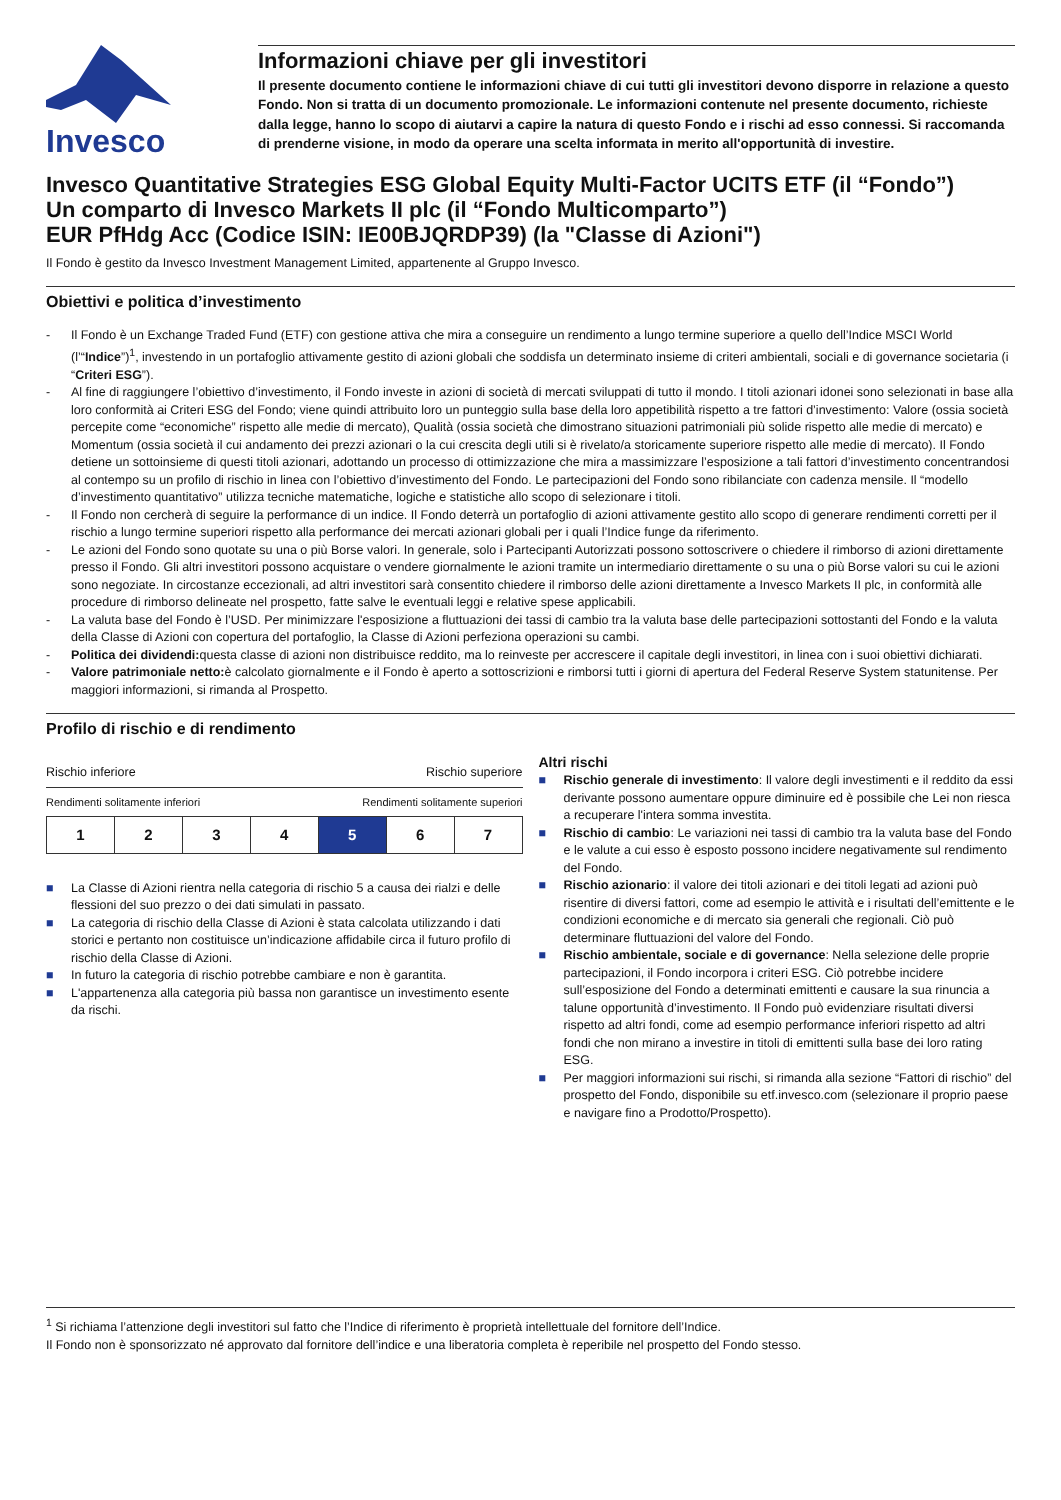Invesco
Informazioni chiave per gli investitori
Il presente documento contiene le informazioni chiave di cui tutti gli investitori devono disporre in relazione a questo Fondo. Non si tratta di un documento promozionale. Le informazioni contenute nel presente documento, richieste dalla legge, hanno lo scopo di aiutarvi a capire la natura di questo Fondo e i rischi ad esso connessi. Si raccomanda di prenderne visione, in modo da operare una scelta informata in merito all'opportunità di investire.
Invesco Quantitative Strategies ESG Global Equity Multi-Factor UCITS ETF (il “Fondo”)
Un comparto di Invesco Markets II plc (il “Fondo Multicomparto”)
EUR PfHdg Acc (Codice ISIN: IE00BJQRDP39) (la "Classe di Azioni")
Il Fondo è gestito da Invesco Investment Management Limited, appartenente al Gruppo Invesco.
Obiettivi e politica d’investimento
- Il Fondo è un Exchange Traded Fund (ETF) con gestione attiva che mira a conseguire un rendimento a lungo termine superiore a quello dell’Indice MSCI World (l’“Indice”)<sup>1</sup>, investendo in un portafoglio attivamente gestito di azioni globali che soddisfa un determinato insieme di criteri ambientali, sociali e di governance societaria (i “Criteri ESG”).
- Al fine di raggiungere l’obiettivo d’investimento, il Fondo investe in azioni di società di mercati sviluppati di tutto il mondo. I titoli azionari idonei sono selezionati in base alla loro conformità ai Criteri ESG del Fondo; viene quindi attribuito loro un punteggio sulla base della loro appetibilità rispetto a tre fattori d’investimento: Valore (ossia società percepite come “economiche” rispetto alle medie di mercato), Qualità (ossia società che dimostrano situazioni patrimoniali più solide rispetto alle medie di mercato) e Momentum (ossia società il cui andamento dei prezzi azionari o la cui crescita degli utili si è rivelato/a storicamente superiore rispetto alle medie di mercato). Il Fondo detiene un sottoinsieme di questi titoli azionari, adottando un processo di ottimizzazione che mira a massimizzare l’esposizione a tali fattori d’investimento concentrandosi al contempo su un profilo di rischio in linea con l’obiettivo d’investimento del Fondo. Le partecipazioni del Fondo sono ribilanciate con cadenza mensile. Il “modello d’investimento quantitativo” utilizza tecniche matematiche, logiche e statistiche allo scopo di selezionare i titoli.
- Il Fondo non cercherà di seguire la performance di un indice. Il Fondo deterrà un portafoglio di azioni attivamente gestito allo scopo di generare rendimenti corretti per il rischio a lungo termine superiori rispetto alla performance dei mercati azionari globali per i quali l’Indice funge da riferimento.
- Le azioni del Fondo sono quotate su una o più Borse valori. In generale, solo i Partecipanti Autorizzati possono sottoscrivere o chiedere il rimborso di azioni direttamente presso il Fondo. Gli altri investitori possono acquistare o vendere giornalmente le azioni tramite un intermediario direttamente o su una o più Borse valori su cui le azioni sono negoziate. In circostanze eccezionali, ad altri investitori sarà consentito chiedere il rimborso delle azioni direttamente a Invesco Markets II plc, in conformità alle procedure di rimborso delineate nel prospetto, fatte salve le eventuali leggi e relative spese applicabili.
- La valuta base del Fondo è l’USD. Per minimizzare l'esposizione a fluttuazioni dei tassi di cambio tra la valuta base delle partecipazioni sottostanti del Fondo e la valuta della Classe di Azioni con copertura del portafoglio, la Classe di Azioni perfeziona operazioni su cambi.
- Politica dei dividendi: questa classe di azioni non distribuisce reddito, ma lo reinveste per accrescere il capitale degli investitori, in linea con i suoi obiettivi dichiarati.
- Valore patrimoniale netto: è calcolato giornalmente e il Fondo è aperto a sottoscrizioni e rimborsi tutti i giorni di apertura del Federal Reserve System statunitense. Per maggiori informazioni, si rimanda al Prospetto.
Profilo di rischio e di rendimento
Rischio inferiore Rischio superiore
Rendimenti solitamente inferiori Rendimenti solitamente superiori
| 1 | 2 | 3 | 4 | 5 | 6 | 7 |
■ La Classe di Azioni rientra nella categoria di rischio 5 a causa dei rialzi e delle flessioni del suo prezzo o dei dati simulati in passato.
■ La categoria di rischio della Classe di Azioni è stata calcolata utilizzando i dati storici e pertanto non costituisce un’indicazione affidabile circa il futuro profilo di rischio della Classe di Azioni.
■ In futuro la categoria di rischio potrebbe cambiare e non è garantita.
■ L'appartenenza alla categoria più bassa non garantisce un investimento esente da rischi.
Altri rischi
■ Rischio generale di investimento: Il valore degli investimenti e il reddito da essi derivante possono aumentare oppure diminuire ed è possibile che Lei non riesca a recuperare l'intera somma investita.
■ Rischio di cambio: Le variazioni nei tassi di cambio tra la valuta base del Fondo e le valute a cui esso è esposto possono incidere negativamente sul rendimento del Fondo.
■ Rischio azionario: il valore dei titoli azionari e dei titoli legati ad azioni può risentire di diversi fattori, come ad esempio le attività e i risultati dell’emittente e le condizioni economiche e di mercato sia generali che regionali. Ciò può determinare fluttuazioni del valore del Fondo.
■ Rischio ambientale, sociale e di governance: Nella selezione delle proprie partecipazioni, il Fondo incorpora i criteri ESG. Ciò potrebbe incidere sull’esposizione del Fondo a determinati emittenti e causare la sua rinuncia a talune opportunità d’investimento. Il Fondo può evidenziare risultati diversi rispetto ad altri fondi, come ad esempio performance inferiori rispetto ad altri fondi che non mirano a investire in titoli di emittenti sulla base dei loro rating ESG.
■ Per maggiori informazioni sui rischi, si rimanda alla sezione “Fattori di rischio” del prospetto del Fondo, disponibile su etf.invesco.com (selezionare il proprio paese e navigare fino a Prodotto/Prospetto).
<sup>1</sup> Si richiama l’attenzione degli investitori sul fatto che l’Indice di riferimento è proprietà intellettuale del fornitore dell’Indice.
Il Fondo non è sponsorizzato né approvato dal fornitore dell’indice e una liberatoria completa è reperibile nel prospetto del Fondo stesso.